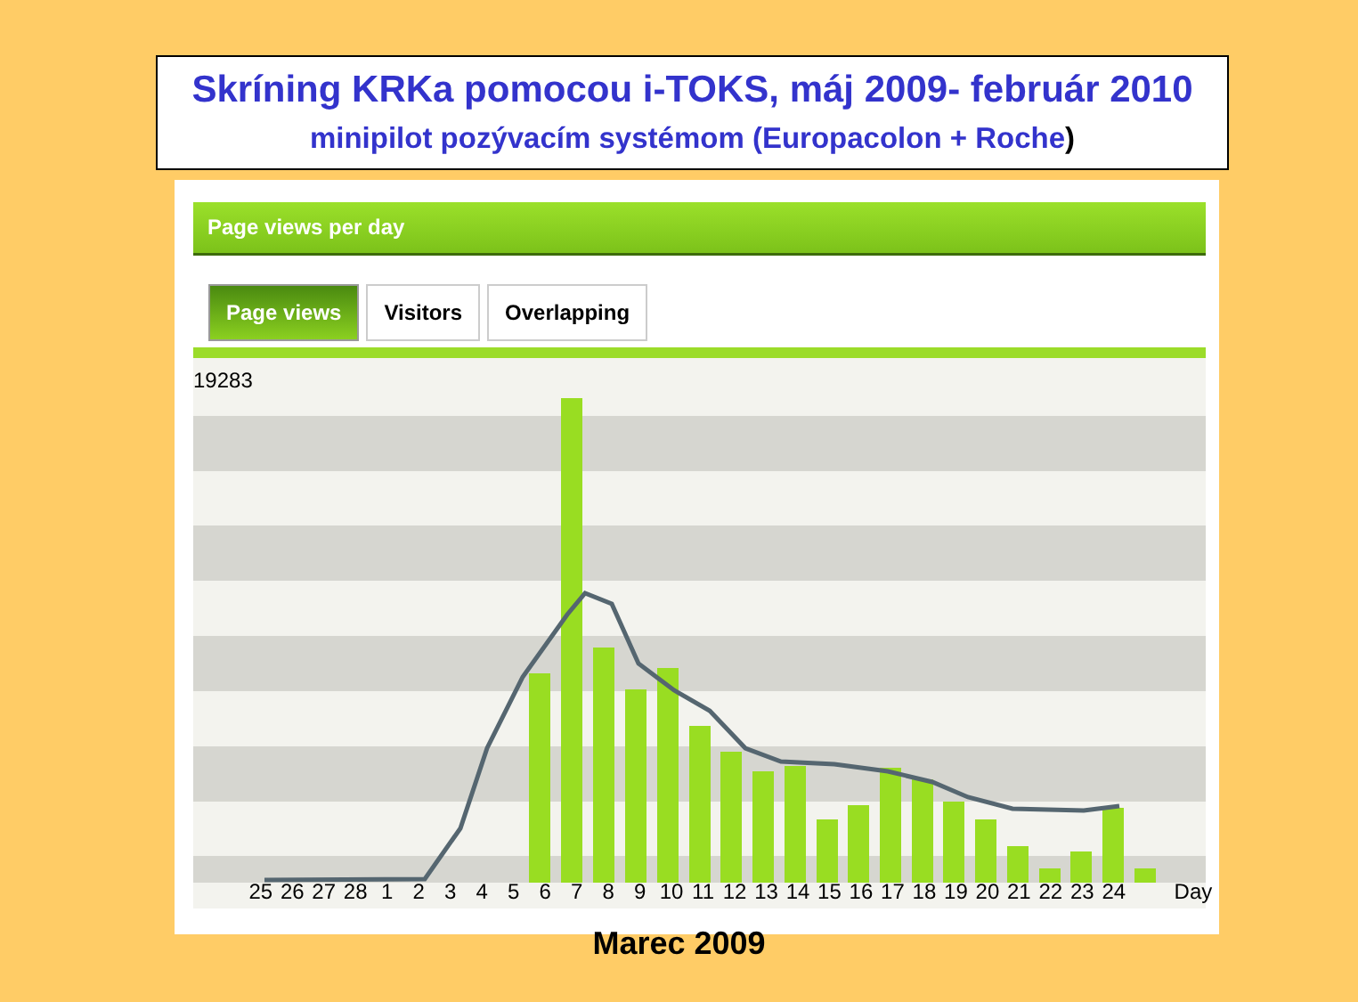Skríning KRKa pomocou i-TOKS, máj 2009- február 2010
minipilot pozývacím systémom (Europacolon + Roche)
Page views per day
Page views Visitors Overlapping
19283
25 26 27 28 123456789 10 11 12 13 14 15 16 17 18 19 20 21 22 23 24 Day
Marec 2009